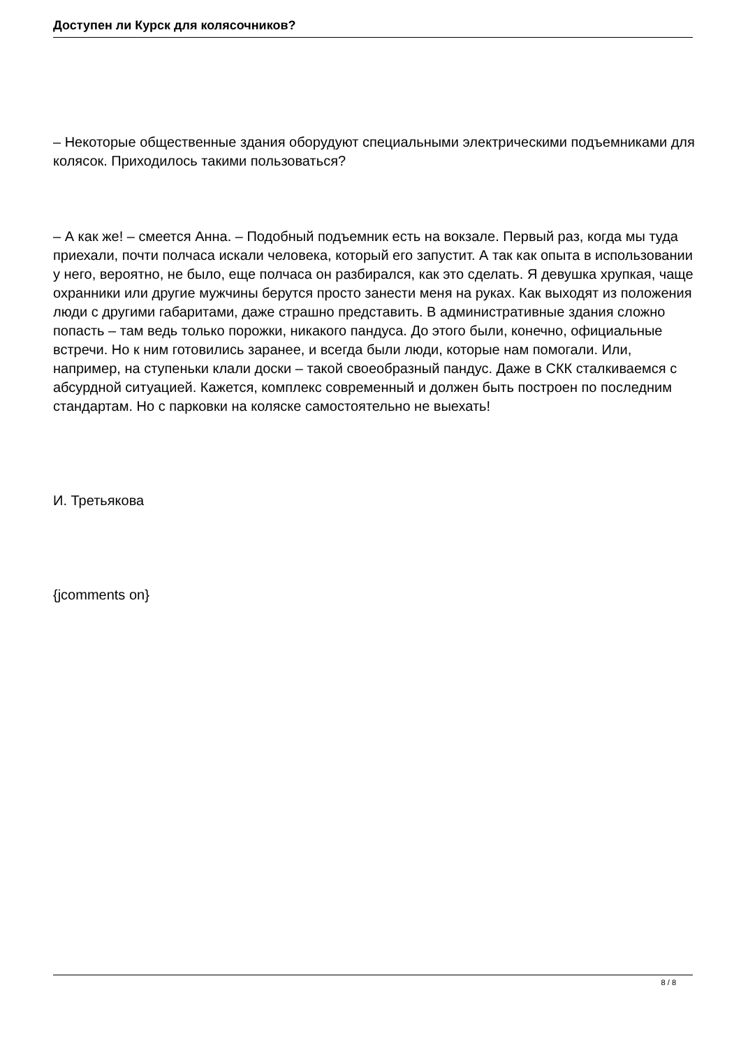Доступен ли Курск для колясочников?
– Некоторые общественные здания оборудуют специальными электрическими подъемниками для колясок. Приходилось такими пользоваться?
– А как же! – смеется Анна. – Подобный подъемник есть на вокзале. Первый раз, когда мы туда приехали, почти полчаса искали человека, который его запустит. А так как опыта в использовании у него, вероятно, не было, еще полчаса он разбирался, как это сделать. Я девушка хрупкая, чаще охранники или другие мужчины берутся просто занести меня на руках. Как выходят из положения люди с другими габаритами, даже страшно представить. В административные здания сложно попасть – там ведь только порожки, никакого пандуса. До этого были, конечно, официальные встречи. Но к ним готовились заранее, и всегда были люди, которые нам помогали. Или, например, на ступеньки клали доски – такой своеобразный пандус. Даже в СКК сталкиваемся с абсурдной ситуацией. Кажется, комплекс современный и должен быть построен по последним стандартам. Но с парковки на коляске самостоятельно не выехать!
И. Третьякова
{jcomments on}
8 / 8